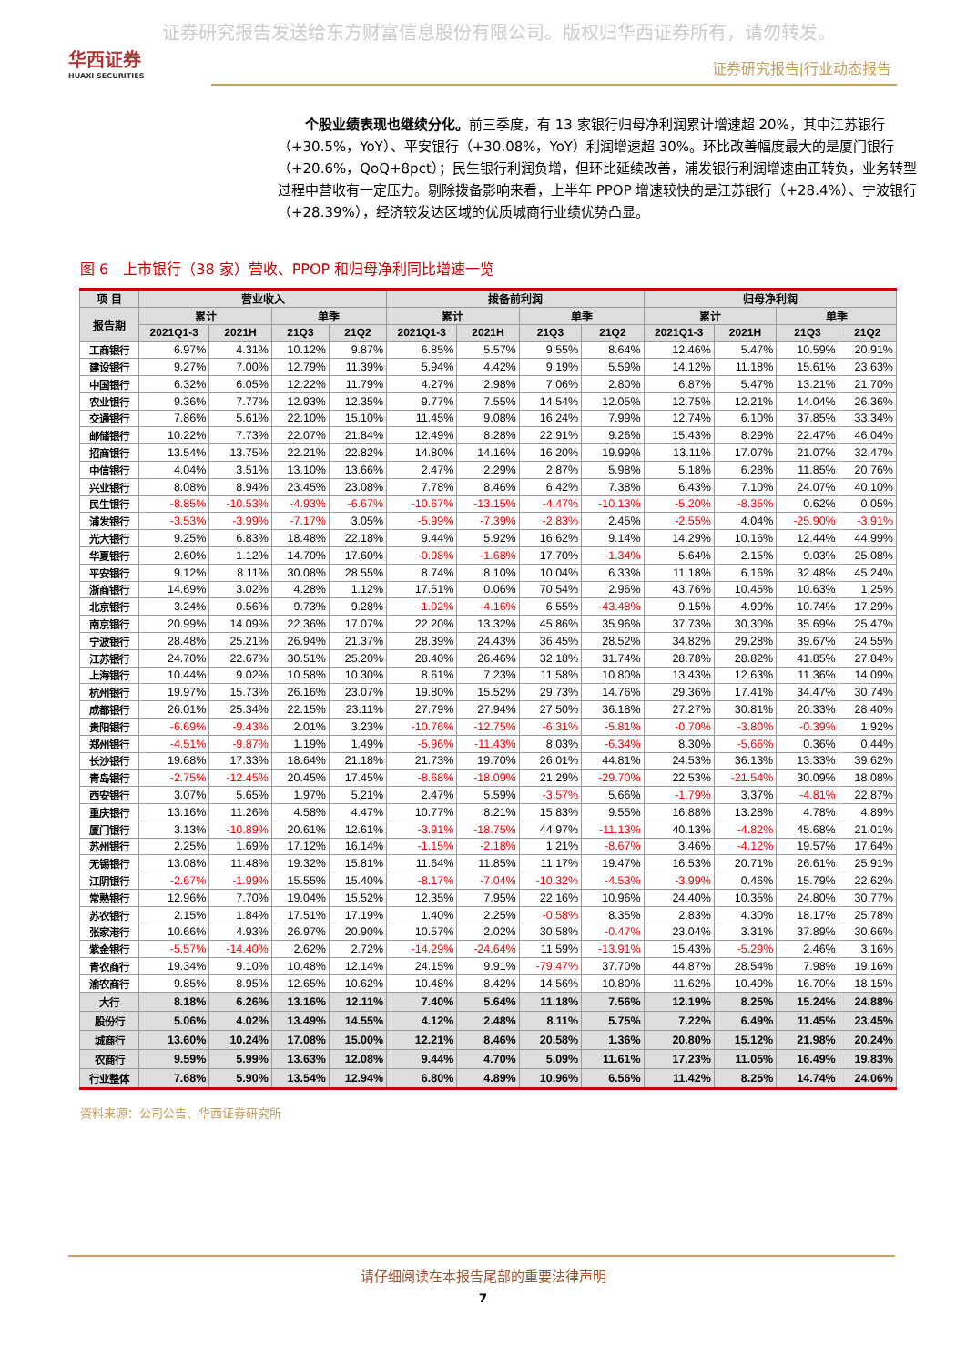证券研究报告发送给东方财富信息股份有限公司。版权归华西证券所有，请勿转发。
华西证券
HUAXI SECURITIES
证券研究报告|行业动态报告
  个股业绩表现也继续分化。前三季度，有 13 家银行归母净利润累计增速超 20%，其中江苏银行（+30.5%，YoY）、平安银行（+30.08%，YoY）利润增速超 30%。环比改善幅度最大的是厦门银行（+20.6%，QoQ+8pct）；民生银行利润负增，但环比延续改善，浦发银行利润增速由正转负，业务转型过程中营收有一定压力。剔除拨备影响来看，上半年 PPOP 增速较快的是江苏银行（+28.4%）、宁波银行（+28.39%），经济较发达区域的优质城商行业绩优势凸显。
图 6 上市银行（38 家）营收、PPOP 和归母净利同比增速一览
| 项 目 | 营业收入 | | | | 拨备前利润 | | | | 归母净利润 | | | |
| --- | --- | --- | --- | --- | --- | --- | --- | --- | --- | --- | --- | --- |
| 报告期 | 累计 | | 单季 | | 累计 | | 单季 | | 累计 | | 单季 | |
| | 2021Q1-3 | 2021H | 21Q3 | 21Q2 | 2021Q1-3 | 2021H | 21Q3 | 21Q2 | 2021Q1-3 | 2021H | 21Q3 | 21Q2 |
| 工商银行 | 6.97% | 4.31% | 10.12% | 9.87% | 6.85% | 5.57% | 9.55% | 8.64% | 12.46% | 5.47% | 10.59% | 20.91% |
| 建设银行 | 9.27% | 7.00% | 12.79% | 11.39% | 5.94% | 4.42% | 9.19% | 5.59% | 14.12% | 11.18% | 15.61% | 23.63% |
| 中国银行 | 6.32% | 6.05% | 12.22% | 11.79% | 4.27% | 2.98% | 7.06% | 2.80% | 6.87% | 5.47% | 13.21% | 21.70% |
| 农业银行 | 9.36% | 7.77% | 12.93% | 12.35% | 9.77% | 7.55% | 14.54% | 12.05% | 12.75% | 12.21% | 14.04% | 26.36% |
| 交通银行 | 7.86% | 5.61% | 22.10% | 15.10% | 11.45% | 9.08% | 16.24% | 7.99% | 12.74% | 6.10% | 37.85% | 33.34% |
| 邮储银行 | 10.22% | 7.73% | 22.07% | 21.84% | 12.49% | 8.28% | 22.91% | 9.26% | 15.43% | 8.29% | 22.47% | 46.04% |
| 招商银行 | 13.54% | 13.75% | 22.21% | 22.82% | 14.80% | 14.16% | 16.20% | 19.99% | 13.11% | 17.07% | 21.07% | 32.47% |
| 中信银行 | 4.04% | 3.51% | 13.10% | 13.66% | 2.47% | 2.29% | 2.87% | 5.98% | 5.18% | 6.28% | 11.85% | 20.76% |
| 兴业银行 | 8.08% | 8.94% | 23.45% | 23.08% | 7.78% | 8.46% | 6.42% | 7.38% | 6.43% | 7.10% | 24.07% | 40.10% |
| 民生银行 | -8.85% | -10.53% | -4.93% | -6.67% | -10.67% | -13.15% | -4.47% | -10.13% | -5.20% | -8.35% | 0.62% | 0.05% |
| 浦发银行 | -3.53% | -3.99% | -7.17% | 3.05% | -5.99% | -7.39% | -2.83% | 2.45% | -2.55% | 4.04% | -25.90% | -3.91% |
| 光大银行 | 9.25% | 6.83% | 18.48% | 22.18% | 9.44% | 5.92% | 16.62% | 9.14% | 14.29% | 10.16% | 12.44% | 44.99% |
| 华夏银行 | 2.60% | 1.12% | 14.70% | 17.60% | -0.98% | -1.68% | 17.70% | -1.34% | 5.64% | 2.15% | 9.03% | 25.08% |
| 平安银行 | 9.12% | 8.11% | 30.08% | 28.55% | 8.74% | 8.10% | 10.04% | 6.33% | 11.18% | 6.16% | 32.48% | 45.24% |
| 浙商银行 | 14.69% | 3.02% | 4.28% | 1.12% | 17.51% | 0.06% | 70.54% | 2.96% | 43.76% | 10.45% | 10.63% | 1.25% |
| 北京银行 | 3.24% | 0.56% | 9.73% | 9.28% | -1.02% | -4.16% | 6.55% | -43.48% | 9.15% | 4.99% | 10.74% | 17.29% |
| 南京银行 | 20.99% | 14.09% | 22.36% | 17.07% | 22.20% | 13.32% | 45.86% | 35.96% | 37.73% | 30.30% | 35.69% | 25.47% |
| 宁波银行 | 28.48% | 25.21% | 26.94% | 21.37% | 28.39% | 24.43% | 36.45% | 28.52% | 34.82% | 29.28% | 39.67% | 24.55% |
| 江苏银行 | 24.70% | 22.67% | 30.51% | 25.20% | 28.40% | 26.46% | 32.18% | 31.74% | 28.78% | 28.82% | 41.85% | 27.84% |
| 上海银行 | 10.44% | 9.02% | 10.58% | 10.30% | 8.61% | 7.23% | 11.58% | 10.80% | 13.43% | 12.63% | 11.36% | 14.09% |
| 杭州银行 | 19.97% | 15.73% | 26.16% | 23.07% | 19.80% | 15.52% | 29.73% | 14.76% | 29.36% | 17.41% | 34.47% | 30.74% |
| 成都银行 | 26.01% | 25.34% | 22.15% | 23.11% | 27.79% | 27.94% | 27.50% | 36.18% | 27.27% | 30.81% | 20.33% | 28.40% |
| 贵阳银行 | -6.69% | -9.43% | 2.01% | 3.23% | -10.76% | -12.75% | -6.31% | -5.81% | -0.70% | -3.80% | -0.39% | 1.92% |
| 郑州银行 | -4.51% | -9.87% | 1.19% | 1.49% | -5.96% | -11.43% | 8.03% | -6.34% | 8.30% | -5.66% | 0.36% | 0.44% |
| 长沙银行 | 19.68% | 17.33% | 18.64% | 21.18% | 21.73% | 19.70% | 26.01% | 44.81% | 24.53% | 36.13% | 13.33% | 39.62% |
| 青岛银行 | -2.75% | -12.45% | 20.45% | 17.45% | -8.68% | -18.09% | 21.29% | -29.70% | 22.53% | -21.54% | 30.09% | 18.08% |
| 西安银行 | 3.07% | 5.65% | 1.97% | 5.21% | 2.47% | 5.59% | -3.57% | 5.66% | -1.79% | 3.37% | -4.81% | 22.87% |
| 重庆银行 | 13.16% | 11.26% | 4.58% | 4.47% | 10.77% | 8.21% | 15.83% | 9.55% | 16.88% | 13.28% | 4.78% | 4.89% |
| 厦门银行 | 3.13% | -10.89% | 20.61% | 12.61% | -3.91% | -18.75% | 44.97% | -11.13% | 40.13% | -4.82% | 45.68% | 21.01% |
| 苏州银行 | 2.25% | 1.69% | 17.12% | 16.14% | -1.15% | -2.18% | 1.21% | -8.67% | 3.46% | -4.12% | 19.57% | 17.64% |
| 无锡银行 | 13.08% | 11.48% | 19.32% | 15.81% | 11.64% | 11.85% | 11.17% | 19.47% | 16.53% | 20.71% | 26.61% | 25.91% |
| 江阴银行 | -2.67% | -1.99% | 15.55% | 15.40% | -8.17% | -7.04% | -10.32% | -4.53% | -3.99% | 0.46% | 15.79% | 22.62% |
| 常熟银行 | 12.96% | 7.70% | 19.04% | 15.52% | 12.35% | 7.95% | 22.16% | 10.96% | 24.40% | 10.35% | 24.80% | 30.77% |
| 苏农银行 | 2.15% | 1.84% | 17.51% | 17.19% | 1.40% | 2.25% | -0.58% | 8.35% | 2.83% | 4.30% | 18.17% | 25.78% |
| 张家港行 | 10.66% | 4.93% | 26.97% | 20.90% | 10.57% | 2.02% | 30.58% | -0.47% | 23.04% | 3.31% | 37.89% | 30.66% |
| 紫金银行 | -5.57% | -14.40% | 2.62% | 2.72% | -14.29% | -24.64% | 11.59% | -13.91% | 15.43% | -5.29% | 2.46% | 3.16% |
| 青农商行 | 19.34% | 9.10% | 10.48% | 12.14% | 24.15% | 9.91% | -79.47% | 37.70% | 44.87% | 28.54% | 7.98% | 19.16% |
| 渝农商行 | 9.85% | 8.95% | 12.65% | 10.62% | 10.48% | 8.42% | 14.56% | 10.80% | 11.62% | 10.49% | 16.70% | 18.15% |
| 大行 | 8.18% | 6.26% | 13.16% | 12.11% | 7.40% | 5.64% | 11.18% | 7.56% | 12.19% | 8.25% | 15.24% | 24.88% |
| 股份行 | 5.06% | 4.02% | 13.49% | 14.55% | 4.12% | 2.48% | 8.11% | 5.75% | 7.22% | 6.49% | 11.45% | 23.45% |
| 城商行 | 13.60% | 10.24% | 17.08% | 15.00% | 12.21% | 8.46% | 20.58% | 1.36% | 20.80% | 15.12% | 21.98% | 20.24% |
| 农商行 | 9.59% | 5.99% | 13.63% | 12.08% | 9.44% | 4.70% | 5.09% | 11.61% | 17.23% | 11.05% | 16.49% | 19.83% |
| 行业整体 | 7.68% | 5.90% | 13.54% | 12.94% | 6.80% | 4.89% | 10.96% | 6.56% | 11.42% | 8.25% | 14.74% | 24.06% |
资料来源：公司公告、华西证券研究所
请仔细阅读在本报告尾部的重要法律声明
7